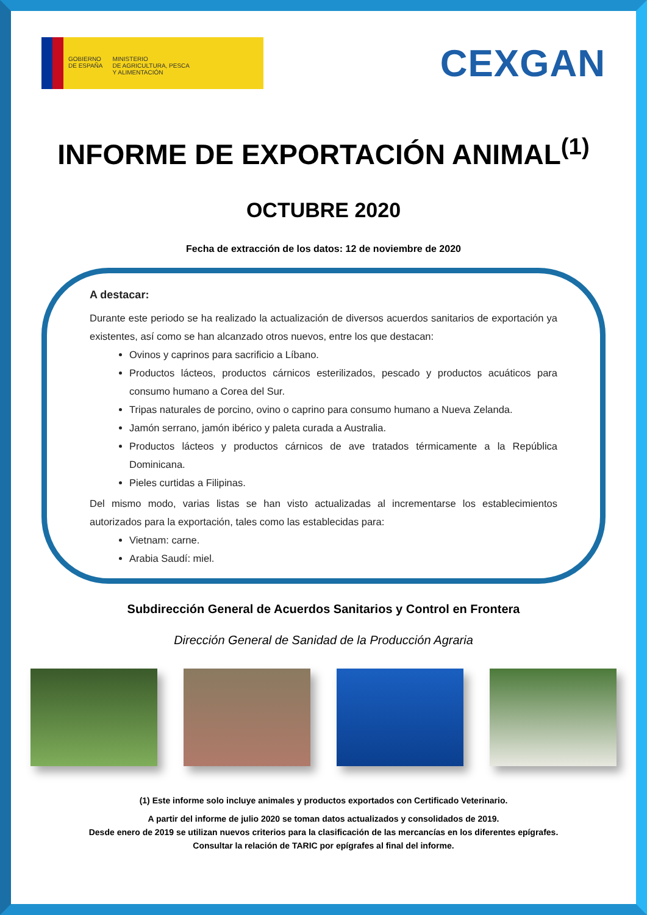GOBIERNO
DE ESPAÑA
MINISTERIO
DE AGRICULTURA, PESCA
Y ALIMENTACIÓN
CEXGAN
INFORME DE EXPORTACIÓN ANIMAL<sup>(1)</sup>
OCTUBRE 2020
Fecha de extracción de los datos: 12 de noviembre de 2020
A destacar:
Durante este periodo se ha realizado la actualización de diversos acuerdos sanitarios de exportación ya existentes, así como se han alcanzado otros nuevos, entre los que destacan:
Ovinos y caprinos para sacrificio a Líbano.
Productos lácteos, productos cárnicos esterilizados, pescado y productos acuáticos para consumo humano a Corea del Sur.
Tripas naturales de porcino, ovino o caprino para consumo humano a Nueva Zelanda.
Jamón serrano, jamón ibérico y paleta curada a Australia.
Productos lácteos y productos cárnicos de ave tratados térmicamente a la República Dominicana.
Pieles curtidas a Filipinas.
Del mismo modo, varias listas se han visto actualizadas al incrementarse los establecimientos autorizados para la exportación, tales como las establecidas para:
Vietnam: carne.
Arabia Saudí: miel.
Subdirección General de Acuerdos Sanitarios y Control en Frontera
Dirección General de Sanidad de la Producción Agraria
(1) Este informe solo incluye animales y productos exportados con Certificado Veterinario.
A partir del informe de julio 2020 se toman datos actualizados y consolidados de 2019.
Desde enero de 2019 se utilizan nuevos criterios para la clasificación de las mercancías en los diferentes epígrafes.
Consultar la relación de TARIC por epígrafes al final del informe.